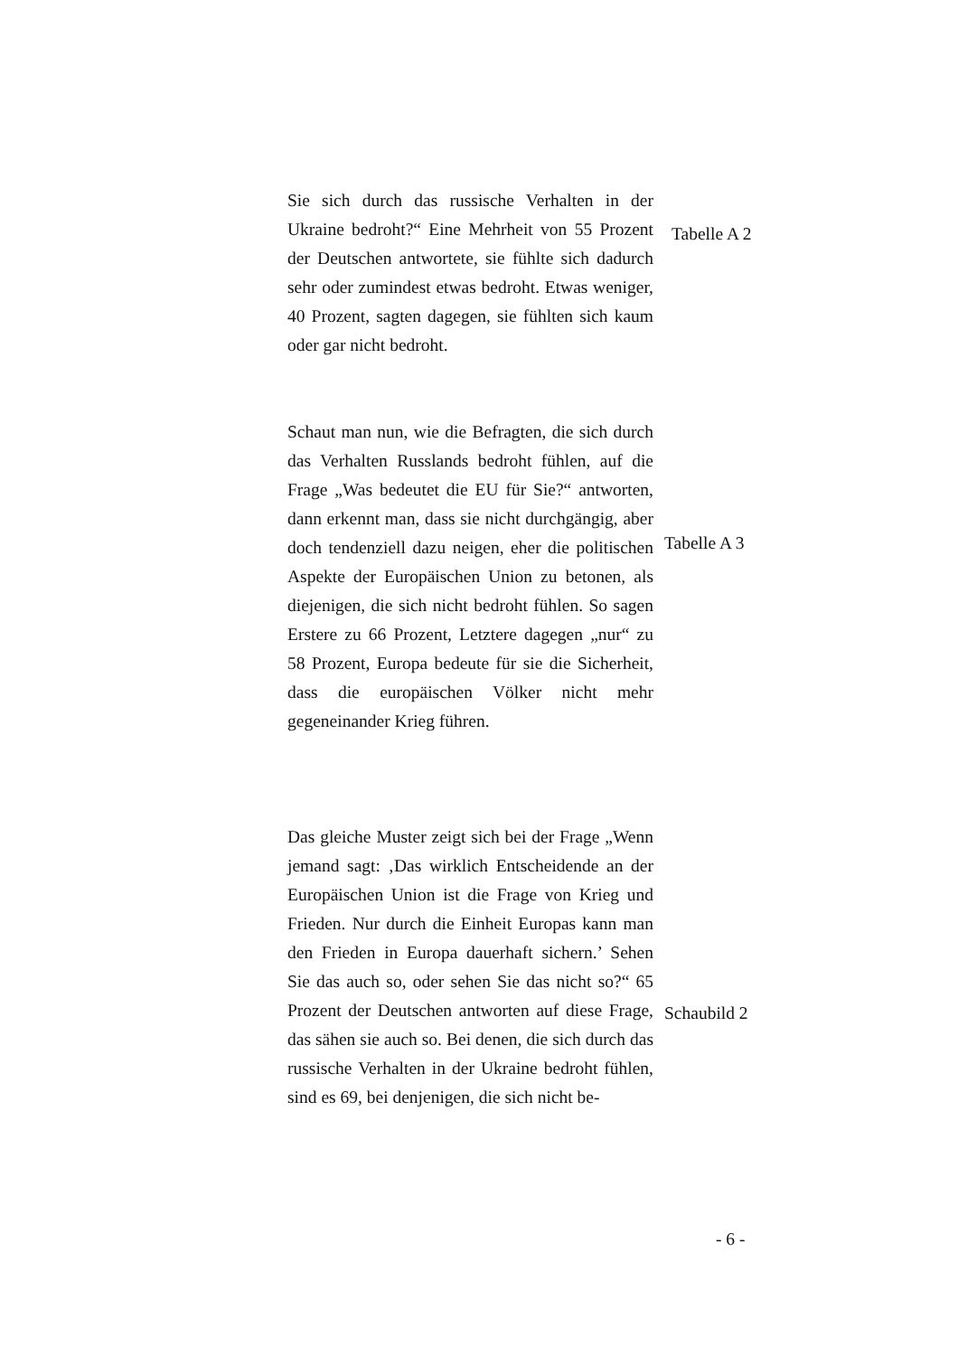Sie sich durch das russische Verhalten in der Ukraine bedroht?“ Eine Mehrheit von 55 Prozent der Deutschen antwortete, sie fühlte sich dadurch sehr oder zumindest etwas bedroht. Etwas weniger, 40 Prozent, sagten dagegen, sie fühlten sich kaum oder gar nicht bedroht.
Tabelle A 2
Schaut man nun, wie die Befragten, die sich durch das Verhalten Russlands bedroht fühlen, auf die Frage „Was bedeutet die EU für Sie?“ antworten, dann erkennt man, dass sie nicht durchgängig, aber doch tendenziell dazu neigen, eher die politischen Aspekte der Europäischen Union zu betonen, als diejenigen, die sich nicht bedroht fühlen. So sagen Erstere zu 66 Prozent, Letztere dagegen „nur“ zu 58 Prozent, Europa bedeute für sie die Sicherheit, dass die europäischen Völker nicht mehr gegeneinander Krieg führen.
Tabelle A 3
Das gleiche Muster zeigt sich bei der Frage „Wenn jemand sagt: ‚Das wirklich Entscheidende an der Europäischen Union ist die Frage von Krieg und Frieden. Nur durch die Einheit Europas kann man den Frieden in Europa dauerhaft sichern.’ Sehen Sie das auch so, oder sehen Sie das nicht so?“ 65 Prozent der Deutschen antworten auf diese Frage, das sähen sie auch so. Bei denen, die sich durch das russische Verhalten in der Ukraine bedroht fühlen, sind es 69, bei denjenigen, die sich nicht be-
Schaubild 2
- 6 -